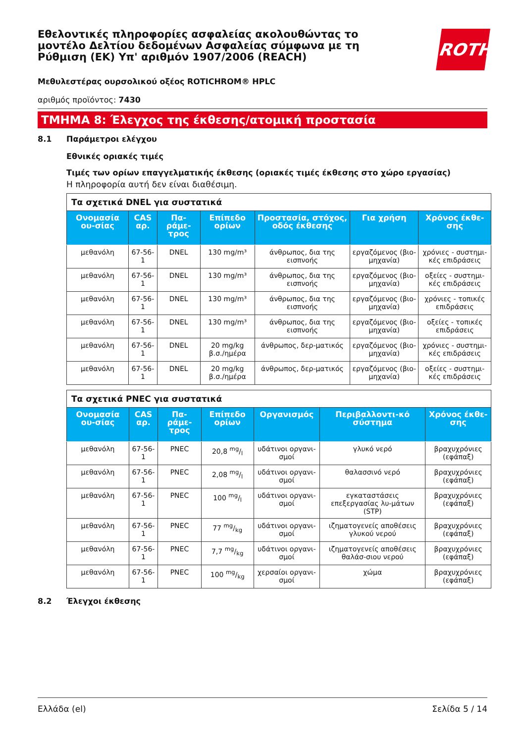Εθελοντικές πληροφορίες ασφαλείας ακολουθώντας το μοντέλο Δελτίου δεδομένων Ασφαλείας σύμφωνα με τη Ρύθμιση (ΕΚ) Υπ' αριθμόν 1907/2006 (REACH)
ROTH
Μεθυλεστέρας ουρσολικού οξέος ROTICHROM® HPLC
αριθμός προϊόντος: 7430
ΤΜΗΜΑ 8: Έλεγχος της έκθεσης/ατομική προστασία
8.1 Παράμετροι ελέγχου
Εθνικές οριακές τιμές
Τιμές των ορίων επαγγελματικής έκθεσης (οριακές τιμές έκθεσης στο χώρο εργασίας)
Η πληροφορία αυτή δεν είναι διαθέσιμη.
| Τα σχετικά DNEL για συστατικά | | | | | | |
| Ονομασία ου-σίας | CAS αρ. | Πα-ράμε-τρος | Επίπεδο ορίων | Προστασία, στόχος, οδός έκθεσης | Για χρήση | Χρόνος έκθε-σης |
| μεθανόλη | 67-56-1 | DNEL | 130 mg/m³ | άνθρωπος, δια της εισπνοής | εργαζόμενος (βιο-μηχανία) | χρόνιες - συστημι-κές επιδράσεις |
| μεθανόλη | 67-56-1 | DNEL | 130 mg/m³ | άνθρωπος, δια της εισπνοής | εργαζόμενος (βιο-μηχανία) | οξείες - συστημι-κές επιδράσεις |
| μεθανόλη | 67-56-1 | DNEL | 130 mg/m³ | άνθρωπος, δια της εισπνοής | εργαζόμενος (βιο-μηχανία) | χρόνιες - τοπικές επιδράσεις |
| μεθανόλη | 67-56-1 | DNEL | 130 mg/m³ | άνθρωπος, δια της εισπνοής | εργαζόμενος (βιο-μηχανία) | οξείες - τοπικές επιδράσεις |
| μεθανόλη | 67-56-1 | DNEL | 20 mg/kg β.σ./ημέρα | άνθρωπος, δερ-ματικός | εργαζόμενος (βιο-μηχανία) | χρόνιες - συστημι-κές επιδράσεις |
| μεθανόλη | 67-56-1 | DNEL | 20 mg/kg β.σ./ημέρα | άνθρωπος, δερ-ματικός | εργαζόμενος (βιο-μηχανία) | οξείες - συστημι-κές επιδράσεις |
| Τα σχετικά PNEC για συστατικά | | | | | | |
| Ονομασία ου-σίας | CAS αρ. | Πα-ράμε-τρος | Επίπεδο ορίων | Οργανισμός | Περιβαλλοντι-κό σύστημα | Χρόνος έκθε-σης |
| μεθανόλη | 67-56-1 | PNEC | 20,8 mg/l | υδάτινοι οργανι-σμοί | γλυκό νερό | βραχυχρόνιες (εφάπαξ) |
| μεθανόλη | 67-56-1 | PNEC | 2,08 mg/l | υδάτινοι οργανι-σμοί | θαλασσινό νερό | βραχυχρόνιες (εφάπαξ) |
| μεθανόλη | 67-56-1 | PNEC | 100 mg/l | υδάτινοι οργανι-σμοί | εγκαταστάσεις επεξεργασίας λυ-μάτων (STP) | βραχυχρόνιες (εφάπαξ) |
| μεθανόλη | 67-56-1 | PNEC | 77 mg/kg | υδάτινοι οργανι-σμοί | ιζηματογενείς αποθέσεις γλυκού νερού | βραχυχρόνιες (εφάπαξ) |
| μεθανόλη | 67-56-1 | PNEC | 7,7 mg/kg | υδάτινοι οργανι-σμοί | ιζηματογενείς αποθέσεις θαλάσ-σιου νερού | βραχυχρόνιες (εφάπαξ) |
| μεθανόλη | 67-56-1 | PNEC | 100 mg/kg | χερσαίοι οργανι-σμοί | χώμα | βραχυχρόνιες (εφάπαξ) |
8.2 Έλεγχοι έκθεσης
Ελλάδα (el) Σελίδα 5 / 14